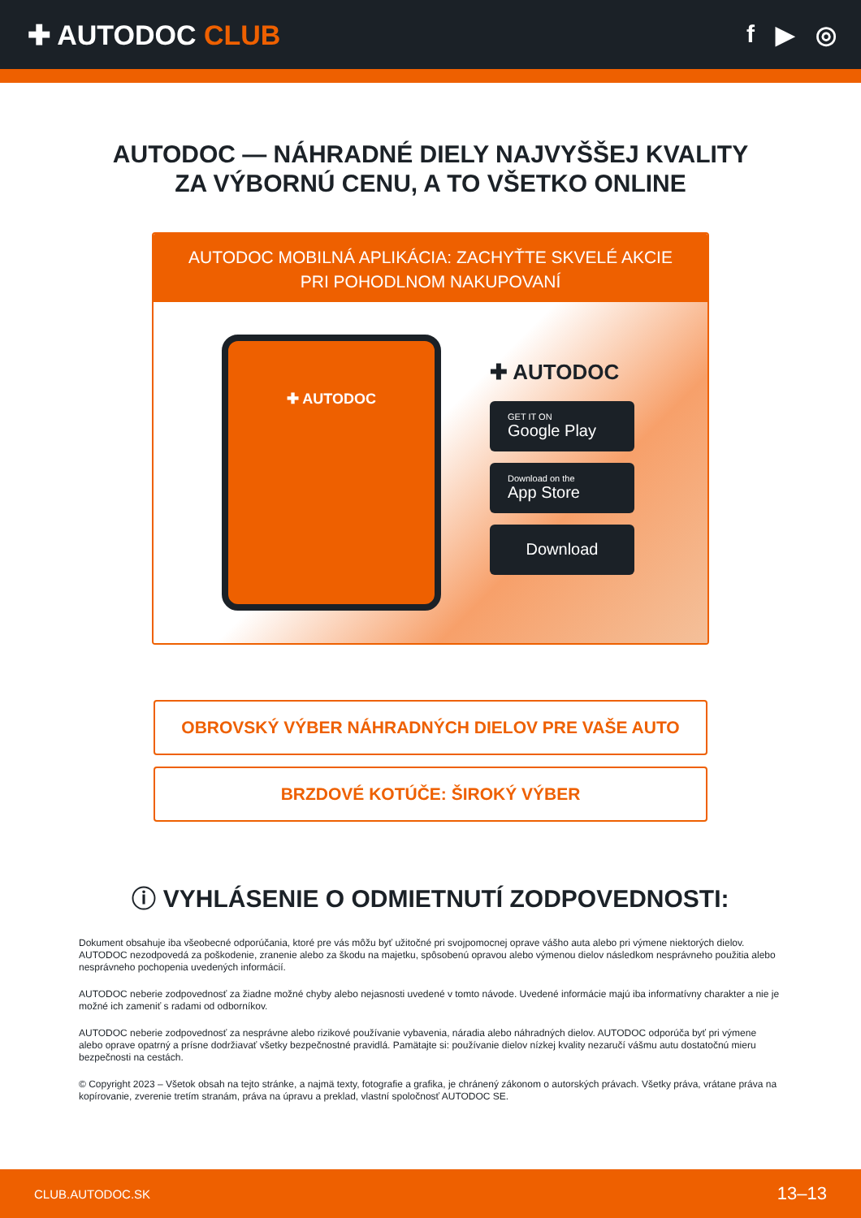✚ AUTODOC CLUB f ▶ ◎
AUTODOC — NÁHRADNÉ DIELY NAJVYŠŠEJ KVALITY
ZA VÝBORNÚ CENU, A TO VŠETKO ONLINE
AUTODOC MOBILNÁ APLIKÁCIA: ZACHYŤTE SKVELÉ AKCIE PRI POHODLNOM NAKUPOVANÍ
✚ AUTODOC
✚ AUTODOC
GET IT ON
Google Play
Download on the
App Store
Download
OBROVSKÝ VÝBER NÁHRADNÝCH DIELOV PRE VAŠE AUTO
BRZDOVÉ KOTÚČE: ŠIROKÝ VÝBER
ⓘ VYHLÁSENIE O ODMIETNUTÍ ZODPOVEDNOSTI:
Dokument obsahuje iba všeobecné odporúčania, ktoré pre vás môžu byť užitočné pri svojpomocnej oprave vášho auta alebo pri výmene niektorých dielov. AUTODOC nezodpovedá za poškodenie, zranenie alebo za škodu na majetku, spôsobenú opravou alebo výmenou dielov následkom nesprávneho použitia alebo nesprávneho pochopenia uvedených informácií.
AUTODOC neberie zodpovednosť za žiadne možné chyby alebo nejasnosti uvedené v tomto návode. Uvedené informácie majú iba informatívny charakter a nie je možné ich zameniť s radami od odborníkov.
AUTODOC neberie zodpovednosť za nesprávne alebo rizikové používanie vybavenia, náradia alebo náhradných dielov. AUTODOC odporúča byť pri výmene alebo oprave opatrný a prísne dodržiavať všetky bezpečnostné pravidlá. Pamätajte si: používanie dielov nízkej kvality nezaručí vášmu autu dostatočnú mieru bezpečnosti na cestách.
© Copyright 2023 – Všetok obsah na tejto stránke, a najmä texty, fotografie a grafika, je chránený zákonom o autorských právach. Všetky práva, vrátane práva na kopírovanie, zverenie tretím stranám, práva na úpravu a preklad, vlastní spoločnosť AUTODOC SE.
CLUB.AUTODOC.SK 13–13